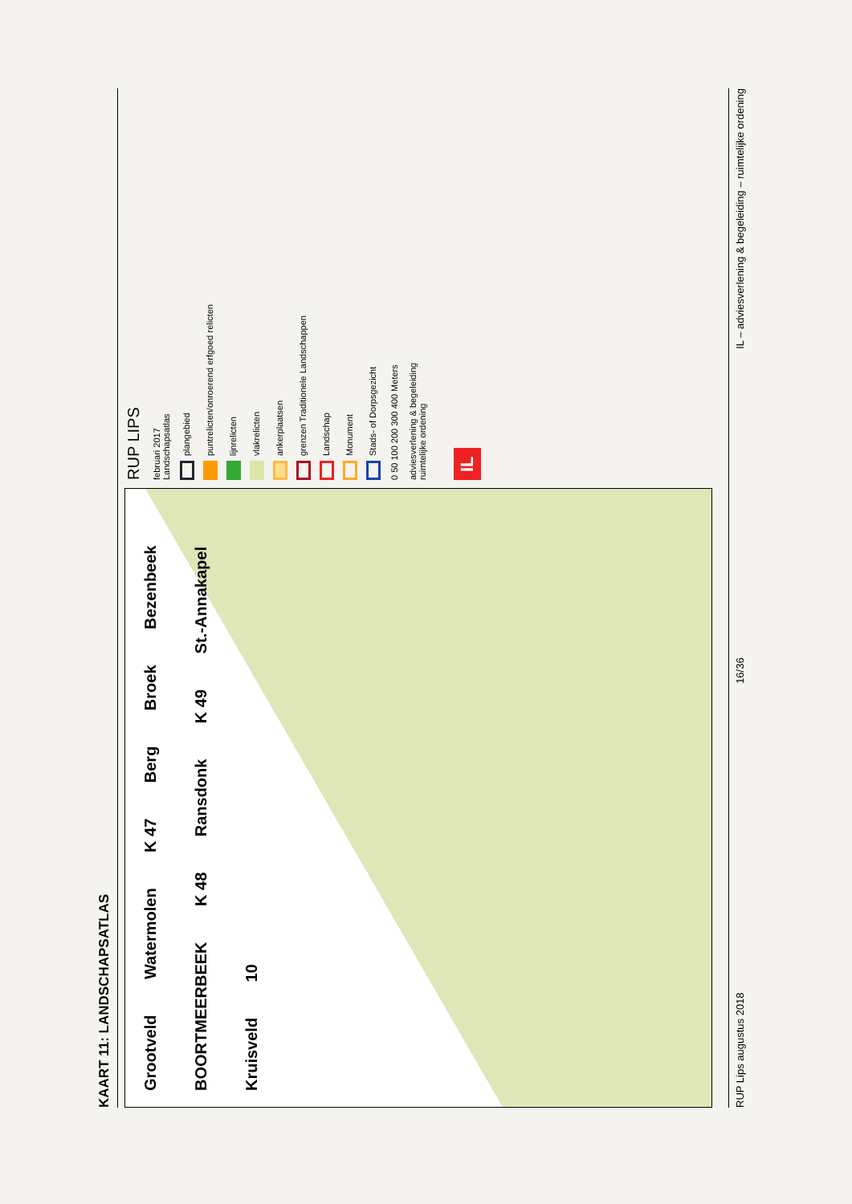KAART 11: LANDSCHAPSATLAS
Grootveld Watermolen K 47 Berg Broek Bezenbeek BOORTMEERBEEK K 48 Ransdonk K 49 St.-Annakapel Kruisveld 10
RUP LIPS
februari 2017
Landschapsatlas
plangebied
puntrelicten/onroerend erfgoed relicten
lijnrelicten
vlakrelicten
ankerplaatsen
grenzen Traditionele Landschappen
Landschap
Monument
Stads- of Dorpsgezicht
0 50 100 200 300 400 Meters
adviesverlening & begeleiding
ruimtelijke ordening
IL
RUP Lips augustus 2018 16/36 IL – adviesverlening & begeleiding – ruimtelijke ordening